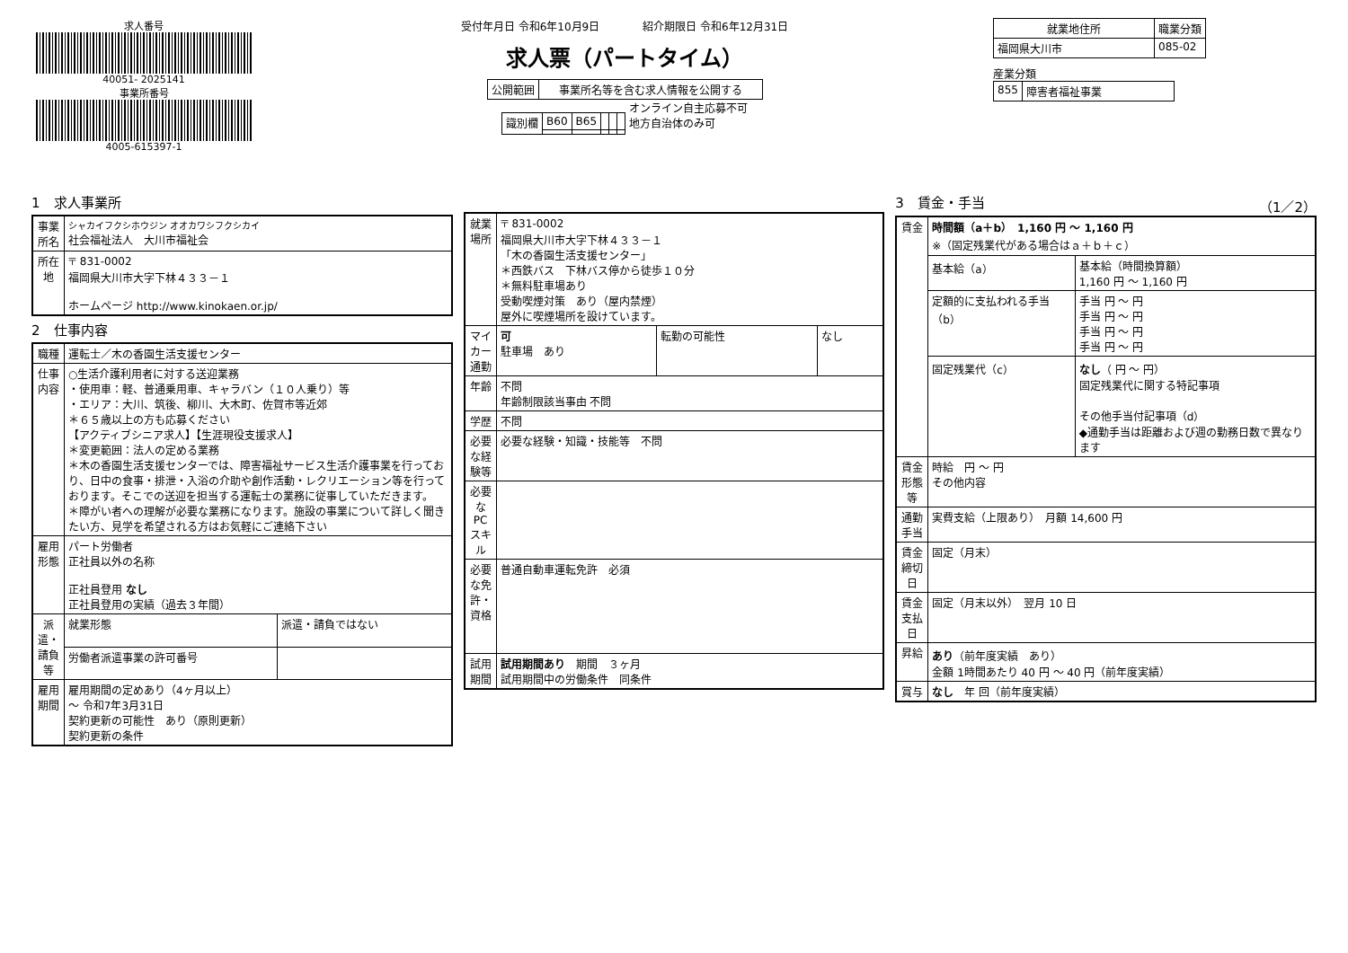求人番号
40051- 2025141
事業所番号
4005-615397-1
受付年月日 令和6年10月9日　　　　紹介期限日 令和6年12月31日
求人票（パートタイム）
| 公開範囲 | 事業所名等を含む求人情報を公開する |
| 識別欄 | B60 | B65 | | | |
オンライン自主応募不可
地方自治体のみ可
| 就業地住所 | 職業分類 |
| --- | --- |
| 福岡県大川市 | 085-02 |
産業分類
| 855 | 障害者福祉事業 |
1　求人事業所
| 事業所名 | シャカイフクシホウジン オオカワシフクシカイ 社会福祉法人 大川市福祉会 |
| 所在地 | 〒 831-0002 福岡県大川市大字下林４３３－１ ホームページ http://www.kinokaen.or.jp/ |
2　仕事内容
| 職種 | 運転士／木の香園生活支援センター | |
| 仕事内容 | ○生活介護利用者に対する送迎業務 ・使用車：軽、普通乗用車、キャラバン（１０人乗り）等 ・エリア：大川、筑後、柳川、大木町、佐賀市等近郊 ＊６５歳以上の方も応募ください 【アクティブシニア求人】【生涯現役支援求人】 ＊変更範囲：法人の定める業務 ＊木の香園生活支援センターでは、障害福祉サービス生活介護事業を行っており、日中の食事・排泄・入浴の介助や創作活動・レクリエーション等を行っております。そこでの送迎を担当する運転士の業務に従事していただきます。 ＊障がい者への理解が必要な業務になります。施設の事業について詳しく聞きたい方、見学を希望される方はお気軽にご連絡下さい | |
| 雇用形態 | パート労働者 正社員以外の名称 正社員登用 なし 正社員登用の実績（過去３年間） | |
| 派遣・請負等 | 就業形態 | 派遣・請負ではない |
| | 労働者派遣事業の許可番号 | |
| 雇用期間 | 雇用期間の定めあり（4ヶ月以上） ～ 令和7年3月31日 契約更新の可能性 あり（原則更新） 契約更新の条件 | |
| 就業場所 | 〒 831-0002 福岡県大川市大字下林４３３－１ 「木の香園生活支援センター」 ＊西鉄バス 下林バス停から徒歩１０分 ＊無料駐車場あり 受動喫煙対策 あり（屋内禁煙） 屋外に喫煙場所を設けています。 | | |
| マイカー通勤 | 可 駐車場 あり | 転勤の可能性 | なし |
| 年齢 | 不問 年齢制限該当事由 不問 | | |
| 学歴 | 不問 | | |
| 必要な経験等 | 必要な経験・知識・技能等 不問 | | |
| 必要なPCスキル | | | |
| 必要な免許・資格 | 普通自動車運転免許 必須 | | |
| 試用期間 | 試用期間あり 期間 ３ヶ月 試用期間中の労働条件 同条件 | | |
3　賃金・手当　（1／2）
| 賃金 | 時間額（a＋b） 1,160 円 ～ 1,160 円 ※（固定残業代がある場合はａ＋ｂ＋ｃ） | |
| | 基本給（a） | 基本給（時間換算額） 1,160 円 ～ 1,160 円 |
| | 定額的に支払われる手当（b） | 手当 円 ～ 円 手当 円 ～ 円 手当 円 ～ 円 手当 円 ～ 円 |
| | 固定残業代（c） | なし （ 円 ～ 円） 固定残業代に関する特記事項 その他手当付記事項（d） ◆通勤手当は距離および週の勤務日数で異なります |
| 賃金形態等 | 時給 円 ～ 円 その他内容 | |
| 通勤手当 | 実費支給（上限あり） 月額 14,600 円 | |
| 賃金締切日 | 固定（月末） | |
| 賃金支払日 | 固定（月末以外） 翌月 10 日 | |
| 昇給 | あり （前年度実績 あり） 金額 1時間あたり 40 円 ～ 40 円（前年度実績） | |
| 賞与 | なし 年 回（前年度実績） | |